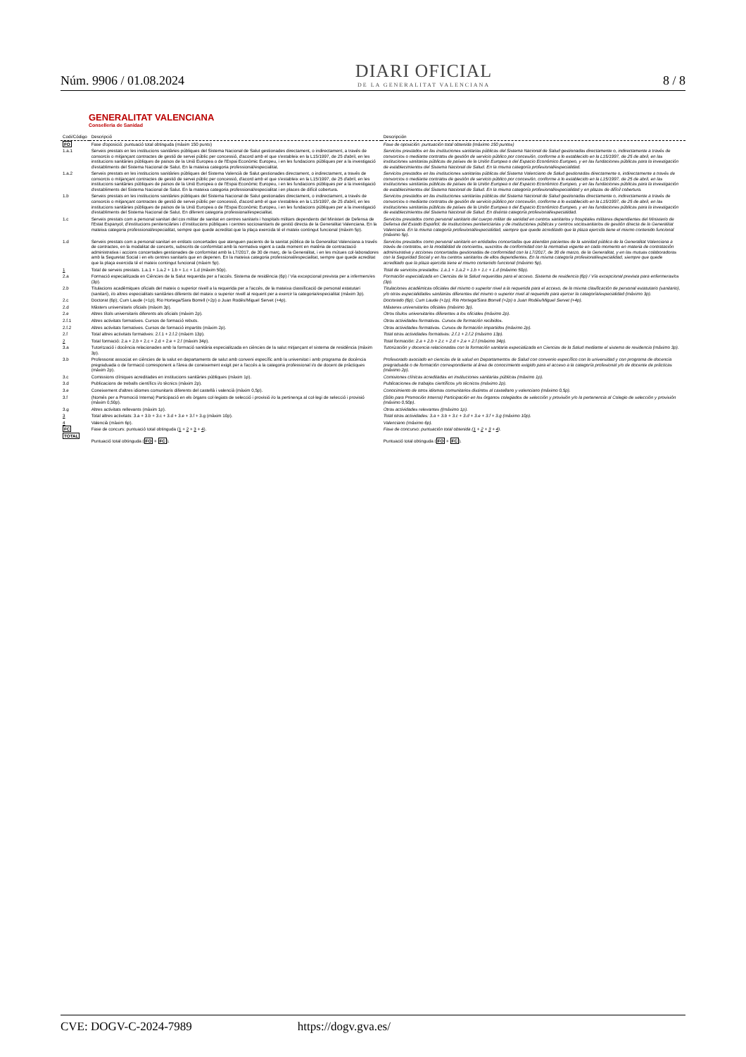Núm. 9906 / 01.08.2024
DIARI OFICIAL
DE LA GENERALITAT VALENCIANA
8 / 8
GENERALITAT VALENCIANA
Conselleria de Sanidad
| Codi/Código | Descripció | Descripción |
| --- | --- | --- |
| FO | Fase d'oposició: puntuació total obtinguda (màxim 150 punts) | Fase de oposición: puntuación total obtenida (máximo 150 puntos) |
| 1.a.1 | Serveis prestats en les institucions sanitàries públiques del Sistema Nacional de Salut gestionades directament, o indirectament, a través de consorcis o mitjançant contractes de gestió de servei públic per concessió, d'acord amb el que s'estableix en la L15/1997, de 25 d'abril, en les institucions sanitàries públiques de països de la Unió Europea o de l'Espai Econòmic Europeu, i en les fundacions públiques per a la investigació d'establiments del Sistema Nacional de Salut. En la mateixa categoria professional/especialitat. | Servicios prestados en las instituciones sanitarias públicas del Sistema Nacional de Salud gestionadas directamente o, indirectamente a través de consorcios o mediante contratos de gestión de servicio público por concesión, conforme a lo establecido en la L15/1997, de 25 de abril, en las instituciones sanitarias públicas de países de la Unión Europea o del Espacio Económico Europeo, y en las fundaciones públicas para la investigación de establecimientos del Sistema Nacional de Salud. En la misma categoría profesional/especialidad. |
| 1.a.2 | Serveis prestats en les institucions sanitàries públiques del Sistema Valencià de Salut gestionades directament, o indirectament, a través de consorcis o mitjançant contractes de gestió de servei públic per concessió, d'acord amb el que s'estableix en la L15/1997, de 25 d'abril, en les institucions sanitàries públiques de països de la Unió Europea o de l'Espai Econòmic Europeu, i en les fundacions públiques per a la investigació d'establiments del Sistema Nacional de Salut. En la mateixa categoria professional/especialitat i en places de difícil cobertura. | Servicios prestados en las instituciones sanitarias públicas del Sistema Valenciano de Salud gestionadas directamente o, indirectamente a través de consorcios o mediante contratos de gestión de servicio público por concesión, conforme a lo establecido en la L15/1997, de 25 de abril, en las instituciones sanitarias públicas de países de la Unión Europea o del Espacio Económico Europeo, y en las fundaciones públicas para la investigación de establecimientos del Sistema Nacional de Salud. En la misma categoría profesional/especialidad y en plazas de difícil cobertura. |
| 1.b | Serveis prestats en les institucions sanitàries públiques del Sistema Nacional de Salut gestionades directament, o indirectament, a través de consorcis o mitjançant contractes de gestió de servei públic per concessió, d'acord amb el que s'estableix en la L15/1997, de 25 d'abril, en les institucions sanitàries públiques de països de la Unió Europea o de l'Espai Econòmic Europeu, i en les fundacions públiques per a la investigació d'establiments del Sistema Nacional de Salut. En diferent categoria professional/especialitat. | Servicios prestados en las instituciones sanitarias públicas del Sistema Nacional de Salud gestionadas directamente o, indirectamente a través de consorcios o mediante contratos de gestión de servicio público por concesión, conforme a lo establecido en la L15/1997, de 25 de abril, en las instituciones sanitarias públicas de países de la Unión Europea o del Espacio Económico Europeo, y en las fundaciones públicas para la investigación de establecimientos del Sistema Nacional de Salud. En distinta categoría profesional/especialidad. |
| 1.c | Serveis prestats com a personal sanitari del cos militar de sanitat en centres sanitaris i hospitals militars dependents del Ministeri de Defensa de l'Estat Espanyol; d'institucions penitenciàries i d'institucions públiques i centres sociosanitaris de gestió directa de la Generalitat Valenciana. En la mateixa categoria professional/especialitat, sempre que quede acreditat que la plaça exercida té el mateix contingut funcional (màxim 5p). | Servicios prestados como personal sanitario del cuerpo militar de sanidad en centros sanitarios y hospitales militares dependientes del Ministerio de Defensa del Estado Español; de instituciones penitenciarias y de instituciones públicas y centros sociosanitarios de gestión directa de la Generalitat Valenciana. En la misma categoría profesional/especialidad, siempre que quede acreditado que la plaza ejercida tiene el mismo contenido funcional (máximo 5p). |
| 1.d | Serveis prestats com a personal sanitari en entitats concertades que atenguen pacients de la sanitat pública de la Generalitat Valenciana a través de contractes, en la modalitat de concerts, subscrits de conformitat amb la normativa vigent a cada moment en matèria de contractació administrativa i accions concertades gestionades de conformitat amb la L7/2017, de 30 de març, de la Generalitat, i en les mútues col·laboradores amb la Seguretat Social i en els centres sanitaris que en depenen. En la mateixa categoria professional/especialitat, sempre que quede acreditat que la plaça exercida té el mateix contingut funcional (màxim 5p). | Servicios prestados como personal sanitario en entidades concertadas que atiendan pacientes de la sanidad pública de la Generalitat Valenciana a través de contratos, en la modalidad de conciertos, suscritos de conformidad con la normativa vigente en cada momento en materia de contratación administrativa y acciones concertadas gestionadas de conformidad con la L7/2017, de 30 de marzo, de la Generalitat, y en las mutuas colaboradoras con la Seguridad Social y en los centros sanitarios de ellos dependientes. En la misma categoría profesional/especialidad, siempre que quede acreditado que la plaza ejercida tiene el mismo contenido funcional (máximo 5p). |
| 1 | Total de serveis prestats. 1.a.1 + 1.a.2 + 1.b + 1.c + 1.d (màxim 50p). | Total de servicios prestados: 1.a.1 + 1.a.2 + 1.b + 1.c + 1.d (máximo 50p). |
| 2.a | Formació especialitzada en Ciències de la Salut requerida per a l'accés. Sistema de residència (6p) / Via excepcional prevista per a infermers/es (3p). | Formación especializada en Ciencias de la Salud requeridas para el acceso. Sistema de residencia (6p) / Vía excepcional prevista para enfermeras/os (3p). |
| 2.b | Titulacions acadèmiques oficials del mateix o superior nivell a la requerida per a l'accés, de la mateixa classificació de personal estatutari (sanitari), i/o altres especialitats sanitàries diferents del mateix o superior nivell al requerit per a exercir la categoria/especialitat (màxim 3p). | Titulaciones académicas oficiales del mismo o superior nivel a la requerida para el acceso, de la misma clasificación de personal estatutario (sanitario), y/o otras especialidades sanitarias diferentes del mismo o superior nivel al requerido para ejercer la categoría/especialidad (máximo 3p). |
| 2.c | Doctorat (6p); Cum Laude (+1p); Rio Hortega/Sara Borrell (+2p) o Juan Rodés/Miguel Servet (+4p). | Doctorado (6p); Cum Laude (+1p); Rio Hortega/Sara Borrell (+2p) o Juan Rodés/Miguel Servet (+4p). |
| 2.d | Màsters universitaris oficials (màxim 3p). | Másteres universitarios oficiales (máximo 3p). |
| 2.e | Altres títols universitaris diferents als oficials (màxim 2p). | Otros títulos universitarios diferentes a los oficiales (máximo 2p). |
| 2.f.1 | Altres activitats formatives. Cursos de formació rebuts. | Otras actividades formativas. Cursos de formación recibidos. |
| 2.f.2 | Altres activitats formatives. Cursos de formació impartits (màxim 2p). | Otras actividades formativas. Cursos de formación impartidos (máximo 2p). |
| 2.f | Total altres activitats formatives: 2.f.1 + 2.f.2 (màxim 13p). | Total otras actividades formativas: 2.f.1 + 2.f.2 (máximo 13p). |
| 2 | Total formació: 2.a + 2.b + 2.c + 2.d + 2.e + 2.f (màxim 34p). | Total formación: 2.a + 2.b + 2.c + 2.d + 2.e + 2.f (máximo 34p). |
| 3.a | Tutorització i docència relacionades amb la formació sanitària especialitzada en ciències de la salut mitjançant el sistema de residència (màxim 3p). | Tutorización y docencia relacionadas con la formación sanitaria especializada en Ciencias de la Salud mediante el sistema de residencia (máximo 3p). |
| 3.b | Professorat associat en ciències de la salut en departaments de salut amb conveni específic amb la universitat i amb programa de docència pregraduada o de formació corresponent a l'àrea de coneixement exigit per a l'accés a la categoria professional i/o de docent de pràctiques (màxim 2p). | Profesorado asociado en ciencias de la salud en Departamentos de Salud con convenio específico con la universidad y con programa de docencia pregraduada o de formación correspondiente al área de conocimiento exigido para el acceso a la categoría profesional y/o de docente de prácticas (máximo 2p). |
| 3.c | Comissions clíniques acreditades en institucions sanitàries públiques (màxim 1p). | Comisiones clínicas acreditadas en instituciones sanitarias públicas (máximo 1p). |
| 3.d | Publicacions de treballs científics i/o tècnics (màxim 2p). | Publicaciones de trabajos científicos y/o técnicos (máximo 2p). |
| 3.e | Coneixement d'altres idiomes comunitaris diferents del castellà i valencià (màxim 0,5p). | Conocimiento de otros idiomas comunitarios distintos al castellano y valenciano (máximo 0,5p). |
| 3.f | (Només per a Promoció Interna) Participació en els òrgans col·legiats de selecció i provisió i/o la pertinença al col·legi de selecció i provisió (màxim 0,50p). | (Sólo para Promoción Interna) Participación en los órganos colegiados de selección y provisión y/o la pertenencia al Colegio de selección y provisión (máximo 0,50p). |
| 3.g | Altres activitats rellevants (màxim 1p). | Otras actividades relevantes ((máximo 1p). |
| 3 | Total altres activitats: 3.a + 3.b + 3.c + 3.d + 3.e + 3.f + 3.g (màxim 10p). | Total otras actividades: 3.a + 3.b + 3.c + 3.d + 3.e + 3.f + 3.g (máximo 10p). |
| 4 | Valencià (màxim 6p). | Valenciano (máximo 6p). |
| FC | Fase de concurs: puntuació total obtinguda ( 1 + 2 + 3 + 4 ). | Fase de concurso: puntuación total obtenida ( 1 + 2 + 3 + 4 ). |
| TOTAL | Puntuació total obtinguda ( FO + FC ). | Puntuació total obtinguda ( FO + FC ). |
CVE: DOGV-C-2024-7989 https://dogv.gva.es/